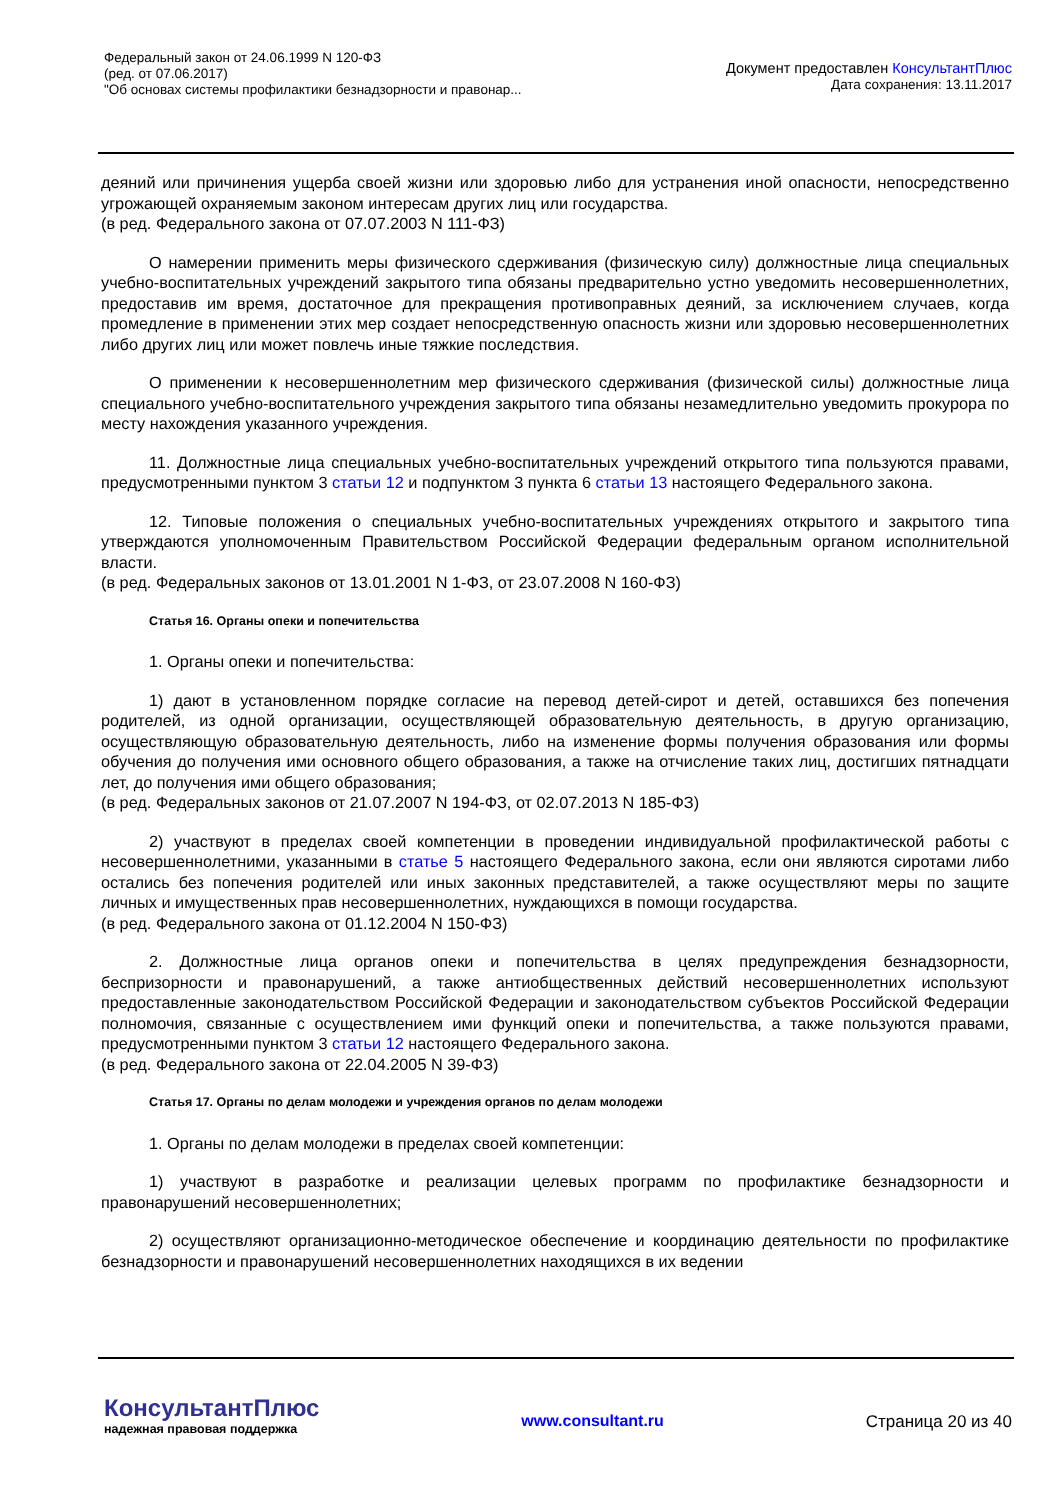Федеральный закон от 24.06.1999 N 120-ФЗ
(ред. от 07.06.2017)
"Об основах системы профилактики безнадзорности и правонар...
Документ предоставлен КонсультантПлюс
Дата сохранения: 13.11.2017
деяний или причинения ущерба своей жизни или здоровью либо для устранения иной опасности, непосредственно угрожающей охраняемым законом интересам других лиц или государства.
(в ред. Федерального закона от 07.07.2003 N 111-ФЗ)
О намерении применить меры физического сдерживания (физическую силу) должностные лица специальных учебно-воспитательных учреждений закрытого типа обязаны предварительно устно уведомить несовершеннолетних, предоставив им время, достаточное для прекращения противоправных деяний, за исключением случаев, когда промедление в применении этих мер создает непосредственную опасность жизни или здоровью несовершеннолетних либо других лиц или может повлечь иные тяжкие последствия.
О применении к несовершеннолетним мер физического сдерживания (физической силы) должностные лица специального учебно-воспитательного учреждения закрытого типа обязаны незамедлительно уведомить прокурора по месту нахождения указанного учреждения.
11. Должностные лица специальных учебно-воспитательных учреждений открытого типа пользуются правами, предусмотренными пунктом 3 статьи 12 и подпунктом 3 пункта 6 статьи 13 настоящего Федерального закона.
12. Типовые положения о специальных учебно-воспитательных учреждениях открытого и закрытого типа утверждаются уполномоченным Правительством Российской Федерации федеральным органом исполнительной власти.
(в ред. Федеральных законов от 13.01.2001 N 1-ФЗ, от 23.07.2008 N 160-ФЗ)
Статья 16. Органы опеки и попечительства
1. Органы опеки и попечительства:
1) дают в установленном порядке согласие на перевод детей-сирот и детей, оставшихся без попечения родителей, из одной организации, осуществляющей образовательную деятельность, в другую организацию, осуществляющую образовательную деятельность, либо на изменение формы получения образования или формы обучения до получения ими основного общего образования, а также на отчисление таких лиц, достигших пятнадцати лет, до получения ими общего образования;
(в ред. Федеральных законов от 21.07.2007 N 194-ФЗ, от 02.07.2013 N 185-ФЗ)
2) участвуют в пределах своей компетенции в проведении индивидуальной профилактической работы с несовершеннолетними, указанными в статье 5 настоящего Федерального закона, если они являются сиротами либо остались без попечения родителей или иных законных представителей, а также осуществляют меры по защите личных и имущественных прав несовершеннолетних, нуждающихся в помощи государства.
(в ред. Федерального закона от 01.12.2004 N 150-ФЗ)
2. Должностные лица органов опеки и попечительства в целях предупреждения безнадзорности, беспризорности и правонарушений, а также антиобщественных действий несовершеннолетних используют предоставленные законодательством Российской Федерации и законодательством субъектов Российской Федерации полномочия, связанные с осуществлением ими функций опеки и попечительства, а также пользуются правами, предусмотренными пунктом 3 статьи 12 настоящего Федерального закона.
(в ред. Федерального закона от 22.04.2005 N 39-ФЗ)
Статья 17. Органы по делам молодежи и учреждения органов по делам молодежи
1. Органы по делам молодежи в пределах своей компетенции:
1) участвуют в разработке и реализации целевых программ по профилактике безнадзорности и правонарушений несовершеннолетних;
2) осуществляют организационно-методическое обеспечение и координацию деятельности по профилактике безнадзорности и правонарушений несовершеннолетних находящихся в их ведении
КонсультантПлюс
надежная правовая поддержка
www.consultant.ru Страница 20 из 40